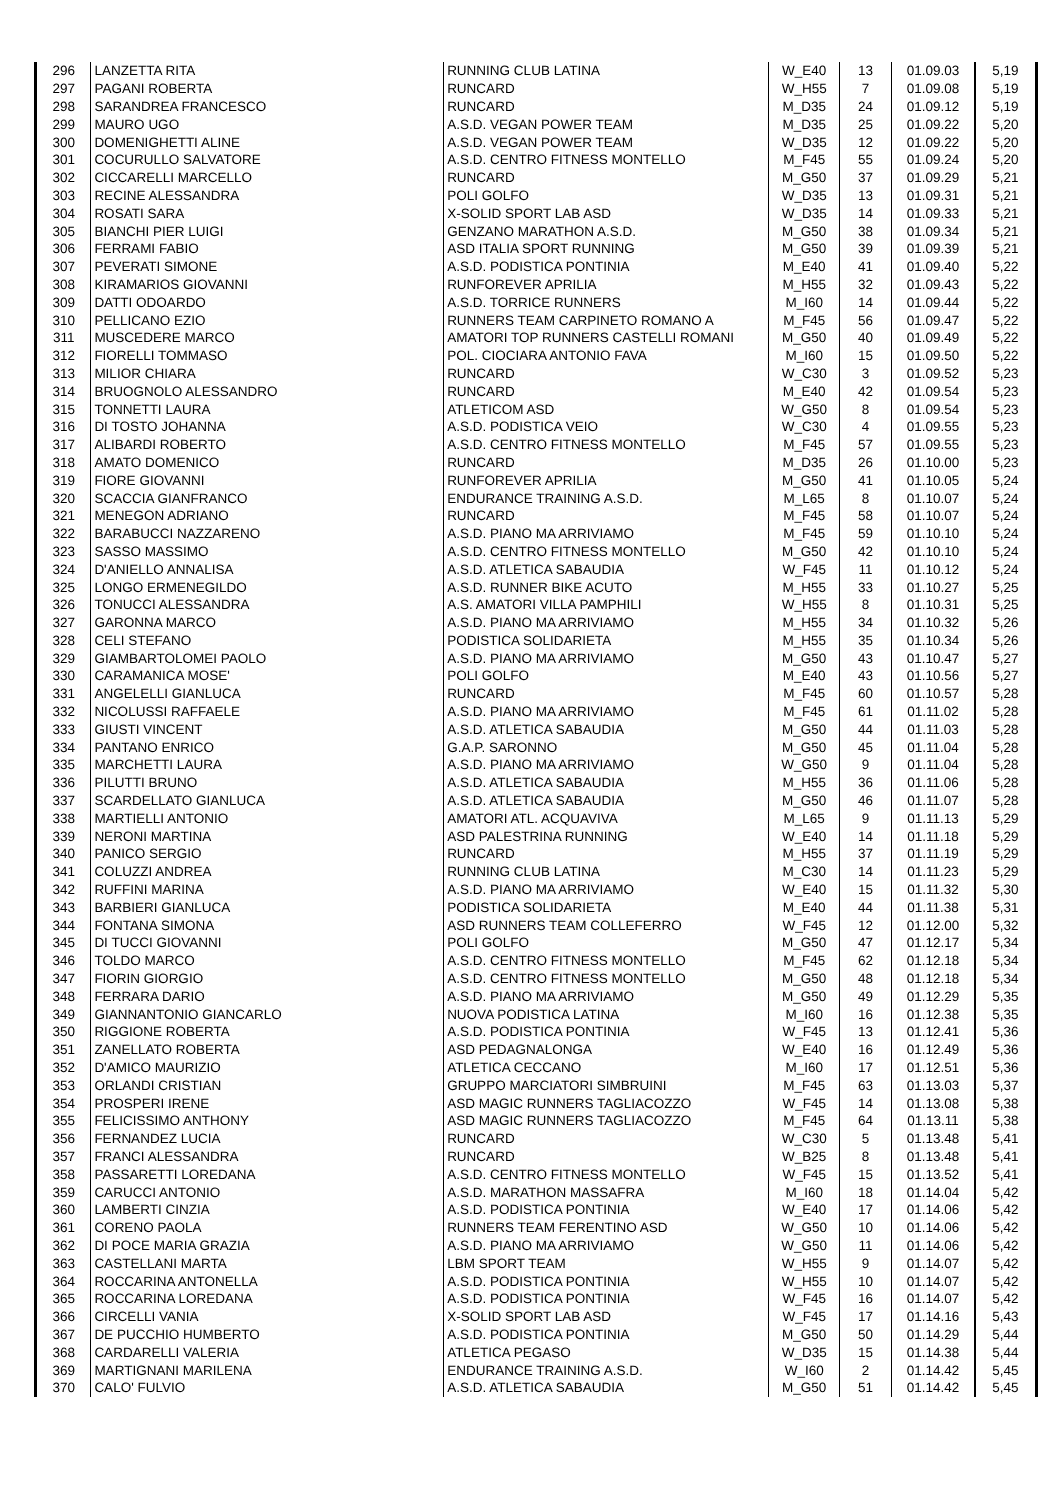| 296 | LANZETTA RITA | RUNNING CLUB LATINA | W_E40 | 13 | 01.09.03 | 5,19 |
| 297 | PAGANI ROBERTA | RUNCARD | W_H55 | 7 | 01.09.08 | 5,19 |
| 298 | SARANDREA FRANCESCO | RUNCARD | M_D35 | 24 | 01.09.12 | 5,19 |
| 299 | MAURO UGO | A.S.D. VEGAN POWER TEAM | M_D35 | 25 | 01.09.22 | 5,20 |
| 300 | DOMENIGHETTI ALINE | A.S.D. VEGAN POWER TEAM | W_D35 | 12 | 01.09.22 | 5,20 |
| 301 | COCURULLO SALVATORE | A.S.D. CENTRO FITNESS MONTELLO | M_F45 | 55 | 01.09.24 | 5,20 |
| 302 | CICCARELLI MARCELLO | RUNCARD | M_G50 | 37 | 01.09.29 | 5,21 |
| 303 | RECINE ALESSANDRA | POLI GOLFO | W_D35 | 13 | 01.09.31 | 5,21 |
| 304 | ROSATI SARA | X-SOLID SPORT LAB ASD | W_D35 | 14 | 01.09.33 | 5,21 |
| 305 | BIANCHI PIER LUIGI | GENZANO MARATHON A.S.D. | M_G50 | 38 | 01.09.34 | 5,21 |
| 306 | FERRAMI FABIO | ASD ITALIA SPORT RUNNING | M_G50 | 39 | 01.09.39 | 5,21 |
| 307 | PEVERATI SIMONE | A.S.D. PODISTICA PONTINIA | M_E40 | 41 | 01.09.40 | 5,22 |
| 308 | KIRAMARIOS GIOVANNI | RUNFOREVER APRILIA | M_H55 | 32 | 01.09.43 | 5,22 |
| 309 | DATTI ODOARDO | A.S.D. TORRICE RUNNERS | M_I60 | 14 | 01.09.44 | 5,22 |
| 310 | PELLICANO EZIO | RUNNERS TEAM CARPINETO ROMANO A | M_F45 | 56 | 01.09.47 | 5,22 |
| 311 | MUSCEDERE MARCO | AMATORI TOP RUNNERS CASTELLI ROMANI | M_G50 | 40 | 01.09.49 | 5,22 |
| 312 | FIORELLI TOMMASO | POL. CIOCIARA ANTONIO FAVA | M_I60 | 15 | 01.09.50 | 5,22 |
| 313 | MILIOR CHIARA | RUNCARD | W_C30 | 3 | 01.09.52 | 5,23 |
| 314 | BRUOGNOLO ALESSANDRO | RUNCARD | M_E40 | 42 | 01.09.54 | 5,23 |
| 315 | TONNETTI LAURA | ATLETICOM ASD | W_G50 | 8 | 01.09.54 | 5,23 |
| 316 | DI TOSTO JOHANNA | A.S.D. PODISTICA VEIO | W_C30 | 4 | 01.09.55 | 5,23 |
| 317 | ALIBARDI ROBERTO | A.S.D. CENTRO FITNESS MONTELLO | M_F45 | 57 | 01.09.55 | 5,23 |
| 318 | AMATO DOMENICO | RUNCARD | M_D35 | 26 | 01.10.00 | 5,23 |
| 319 | FIORE GIOVANNI | RUNFOREVER APRILIA | M_G50 | 41 | 01.10.05 | 5,24 |
| 320 | SCACCIA GIANFRANCO | ENDURANCE TRAINING A.S.D. | M_L65 | 8 | 01.10.07 | 5,24 |
| 321 | MENEGON ADRIANO | RUNCARD | M_F45 | 58 | 01.10.07 | 5,24 |
| 322 | BARABUCCI NAZZARENO | A.S.D. PIANO MA ARRIVIAMO | M_F45 | 59 | 01.10.10 | 5,24 |
| 323 | SASSO MASSIMO | A.S.D. CENTRO FITNESS MONTELLO | M_G50 | 42 | 01.10.10 | 5,24 |
| 324 | D'ANIELLO ANNALISA | A.S.D. ATLETICA SABAUDIA | W_F45 | 11 | 01.10.12 | 5,24 |
| 325 | LONGO ERMENEGILDO | A.S.D. RUNNER BIKE ACUTO | M_H55 | 33 | 01.10.27 | 5,25 |
| 326 | TONUCCI ALESSANDRA | A.S. AMATORI VILLA PAMPHILI | W_H55 | 8 | 01.10.31 | 5,25 |
| 327 | GARONNA MARCO | A.S.D. PIANO MA ARRIVIAMO | M_H55 | 34 | 01.10.32 | 5,26 |
| 328 | CELI STEFANO | PODISTICA SOLIDARIETA | M_H55 | 35 | 01.10.34 | 5,26 |
| 329 | GIAMBARTOLOMEI PAOLO | A.S.D. PIANO MA ARRIVIAMO | M_G50 | 43 | 01.10.47 | 5,27 |
| 330 | CARAMANICA MOSE' | POLI GOLFO | M_E40 | 43 | 01.10.56 | 5,27 |
| 331 | ANGELELLI GIANLUCA | RUNCARD | M_F45 | 60 | 01.10.57 | 5,28 |
| 332 | NICOLUSSI RAFFAELE | A.S.D. PIANO MA ARRIVIAMO | M_F45 | 61 | 01.11.02 | 5,28 |
| 333 | GIUSTI VINCENT | A.S.D. ATLETICA SABAUDIA | M_G50 | 44 | 01.11.03 | 5,28 |
| 334 | PANTANO ENRICO | G.A.P. SARONNO | M_G50 | 45 | 01.11.04 | 5,28 |
| 335 | MARCHETTI LAURA | A.S.D. PIANO MA ARRIVIAMO | W_G50 | 9 | 01.11.04 | 5,28 |
| 336 | PILUTTI BRUNO | A.S.D. ATLETICA SABAUDIA | M_H55 | 36 | 01.11.06 | 5,28 |
| 337 | SCARDELLATO GIANLUCA | A.S.D. ATLETICA SABAUDIA | M_G50 | 46 | 01.11.07 | 5,28 |
| 338 | MARTIELLI ANTONIO | AMATORI ATL. ACQUAVIVA | M_L65 | 9 | 01.11.13 | 5,29 |
| 339 | NERONI MARTINA | ASD PALESTRINA RUNNING | W_E40 | 14 | 01.11.18 | 5,29 |
| 340 | PANICO SERGIO | RUNCARD | M_H55 | 37 | 01.11.19 | 5,29 |
| 341 | COLUZZI ANDREA | RUNNING CLUB LATINA | M_C30 | 14 | 01.11.23 | 5,29 |
| 342 | RUFFINI MARINA | A.S.D. PIANO MA ARRIVIAMO | W_E40 | 15 | 01.11.32 | 5,30 |
| 343 | BARBIERI GIANLUCA | PODISTICA SOLIDARIETA | M_E40 | 44 | 01.11.38 | 5,31 |
| 344 | FONTANA SIMONA | ASD RUNNERS TEAM COLLEFERRO | W_F45 | 12 | 01.12.00 | 5,32 |
| 345 | DI TUCCI GIOVANNI | POLI GOLFO | M_G50 | 47 | 01.12.17 | 5,34 |
| 346 | TOLDO MARCO | A.S.D. CENTRO FITNESS MONTELLO | M_F45 | 62 | 01.12.18 | 5,34 |
| 347 | FIORIN GIORGIO | A.S.D. CENTRO FITNESS MONTELLO | M_G50 | 48 | 01.12.18 | 5,34 |
| 348 | FERRARA DARIO | A.S.D. PIANO MA ARRIVIAMO | M_G50 | 49 | 01.12.29 | 5,35 |
| 349 | GIANNANTONIO GIANCARLO | NUOVA PODISTICA LATINA | M_I60 | 16 | 01.12.38 | 5,35 |
| 350 | RIGGIONE ROBERTA | A.S.D. PODISTICA PONTINIA | W_F45 | 13 | 01.12.41 | 5,36 |
| 351 | ZANELLATO ROBERTA | ASD PEDAGNALONGA | W_E40 | 16 | 01.12.49 | 5,36 |
| 352 | D'AMICO MAURIZIO | ATLETICA CECCANO | M_I60 | 17 | 01.12.51 | 5,36 |
| 353 | ORLANDI CRISTIAN | GRUPPO MARCIATORI SIMBRUINI | M_F45 | 63 | 01.13.03 | 5,37 |
| 354 | PROSPERI IRENE | ASD MAGIC RUNNERS TAGLIACOZZO | W_F45 | 14 | 01.13.08 | 5,38 |
| 355 | FELICISSIMO ANTHONY | ASD MAGIC RUNNERS TAGLIACOZZO | M_F45 | 64 | 01.13.11 | 5,38 |
| 356 | FERNANDEZ LUCIA | RUNCARD | W_C30 | 5 | 01.13.48 | 5,41 |
| 357 | FRANCI ALESSANDRA | RUNCARD | W_B25 | 8 | 01.13.48 | 5,41 |
| 358 | PASSARETTI LOREDANA | A.S.D. CENTRO FITNESS MONTELLO | W_F45 | 15 | 01.13.52 | 5,41 |
| 359 | CARUCCI ANTONIO | A.S.D. MARATHON MASSAFRA | M_I60 | 18 | 01.14.04 | 5,42 |
| 360 | LAMBERTI CINZIA | A.S.D. PODISTICA PONTINIA | W_E40 | 17 | 01.14.06 | 5,42 |
| 361 | CORENO PAOLA | RUNNERS TEAM FERENTINO ASD | W_G50 | 10 | 01.14.06 | 5,42 |
| 362 | DI POCE MARIA GRAZIA | A.S.D. PIANO MA ARRIVIAMO | W_G50 | 11 | 01.14.06 | 5,42 |
| 363 | CASTELLANI MARTA | LBM SPORT TEAM | W_H55 | 9 | 01.14.07 | 5,42 |
| 364 | ROCCARINA ANTONELLA | A.S.D. PODISTICA PONTINIA | W_H55 | 10 | 01.14.07 | 5,42 |
| 365 | ROCCARINA LOREDANA | A.S.D. PODISTICA PONTINIA | W_F45 | 16 | 01.14.07 | 5,42 |
| 366 | CIRCELLI VANIA | X-SOLID SPORT LAB ASD | W_F45 | 17 | 01.14.16 | 5,43 |
| 367 | DE PUCCHIO HUMBERTO | A.S.D. PODISTICA PONTINIA | M_G50 | 50 | 01.14.29 | 5,44 |
| 368 | CARDARELLI VALERIA | ATLETICA PEGASO | W_D35 | 15 | 01.14.38 | 5,44 |
| 369 | MARTIGNANI MARILENA | ENDURANCE TRAINING A.S.D. | W_I60 | 2 | 01.14.42 | 5,45 |
| 370 | CALO' FULVIO | A.S.D. ATLETICA SABAUDIA | M_G50 | 51 | 01.14.42 | 5,45 |